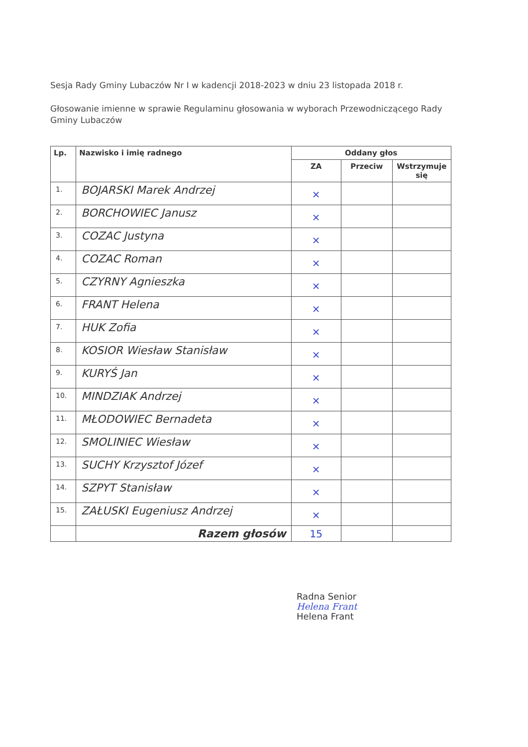Sesja Rady Gminy Lubaczów Nr I w kadencji 2018-2023 w dniu 23 listopada 2018 r.
Głosowanie imienne w sprawie Regulaminu głosowania w wyborach Przewodniczącego Rady Gminy Lubaczów
| Lp. | Nazwisko i imię radnego | Oddany głos | | |
| --- | --- | --- | --- | --- |
| | | ZA | Przeciw | Wstrzymuje się |
| 1. | BOJARSKI Marek Andrzej | × | | |
| 2. | BORCHOWIEC Janusz | × | | |
| 3. | COZAC Justyna | × | | |
| 4. | COZAC Roman | × | | |
| 5. | CZYRNY Agnieszka | × | | |
| 6. | FRANT Helena | × | | |
| 7. | HUK Zofia | × | | |
| 8. | KOSIOR Wiesław Stanisław | × | | |
| 9. | KURYŚ Jan | × | | |
| 10. | MINDZIAK Andrzej | × | | |
| 11. | MŁODOWIEC Bernadeta | × | | |
| 12. | SMOLINIEC Wiesław | × | | |
| 13. | SUCHY Krzysztof Józef | × | | |
| 14. | SZPYT Stanisław | × | | |
| 15. | ZAŁUSKI Eugeniusz Andrzej | × | | |
| | Razem głosów | 15 | | |
Radna Senior
Helena Frant
Helena Frant